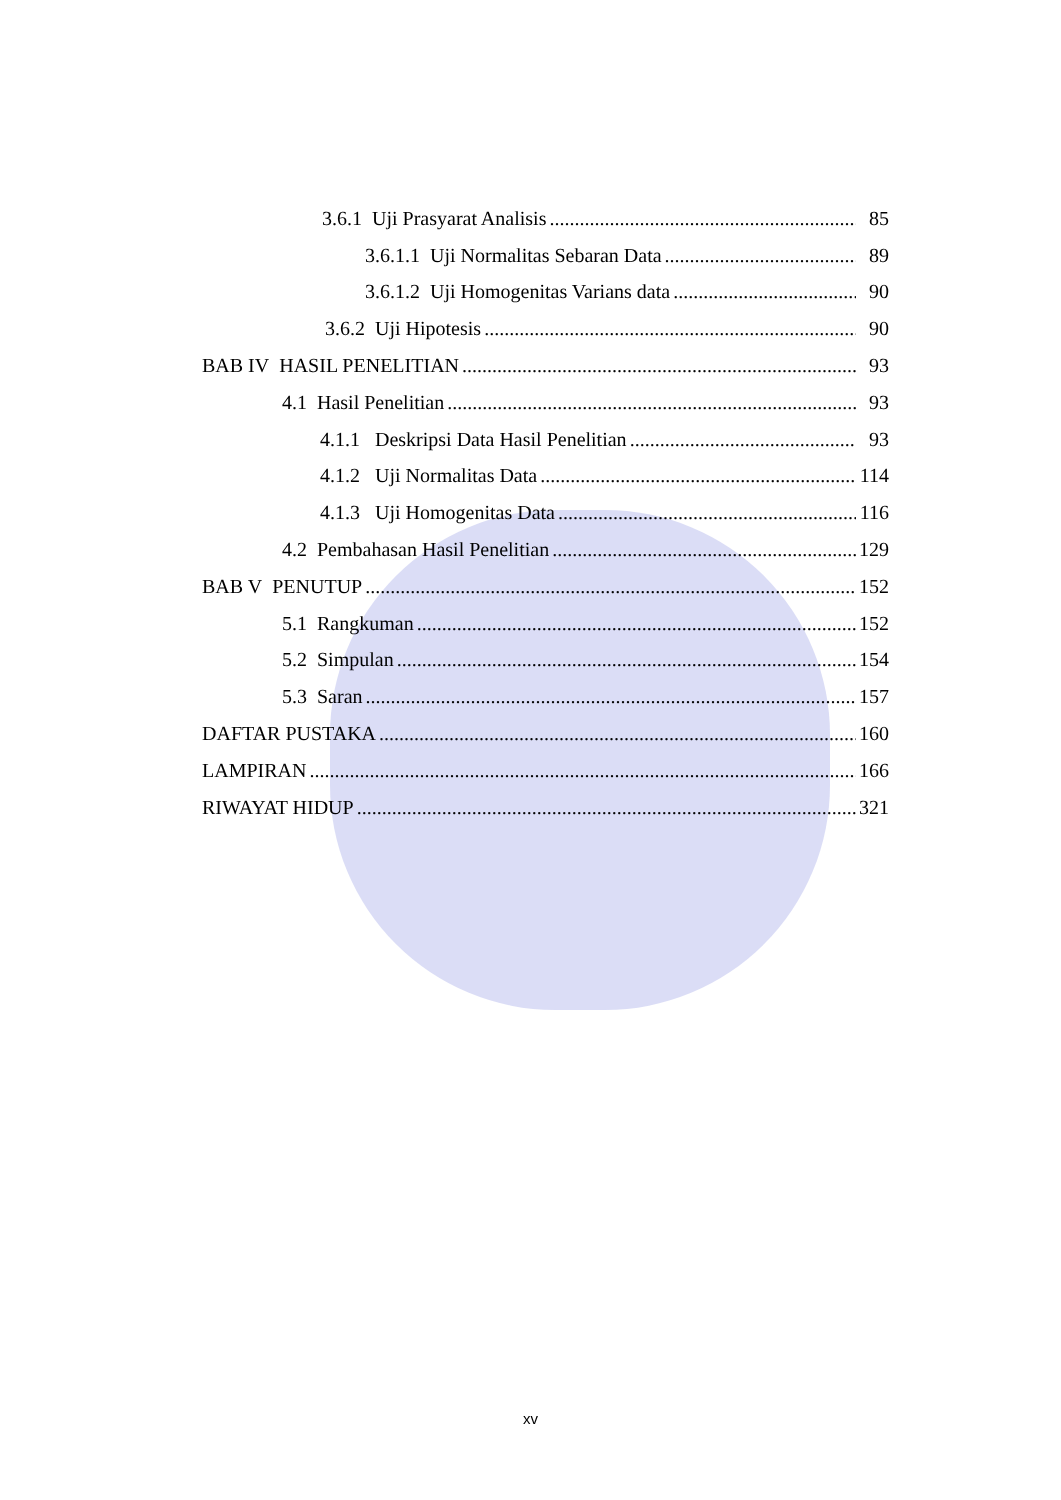3.6.1 Uji Prasyarat Analisis 85
3.6.1.1 Uji Normalitas Sebaran Data 89
3.6.1.2 Uji Homogenitas Varians data 90
3.6.2 Uji Hipotesis 90
BAB IV HASIL PENELITIAN 93
4.1 Hasil Penelitian 93
4.1.1 Deskripsi Data Hasil Penelitian 93
4.1.2 Uji Normalitas Data 114
4.1.3 Uji Homogenitas Data 116
4.2 Pembahasan Hasil Penelitian 129
BAB V PENUTUP 152
5.1 Rangkuman 152
5.2 Simpulan 154
5.3 Saran 157
DAFTAR PUSTAKA 160
LAMPIRAN 166
RIWAYAT HIDUP 321
xv